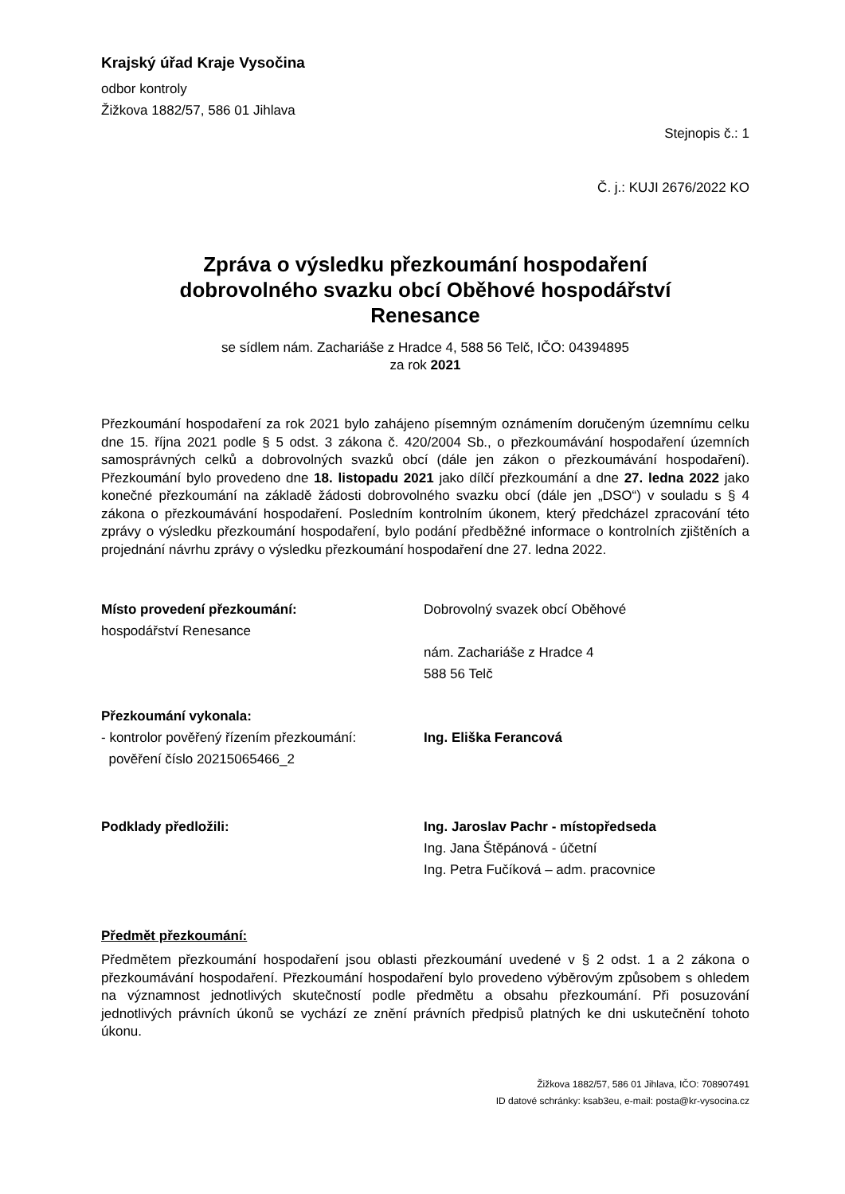Krajský úřad Kraje Vysočina
odbor kontroly
Žižkova 1882/57, 586 01 Jihlava
Stejnopis č.: 1
Č. j.: KUJI 2676/2022 KO
Zpráva o výsledku přezkoumání hospodaření
dobrovolného svazku obcí Oběhové hospodářství
Renesance
se sídlem nám. Zachariáše z Hradce 4, 588 56 Telč, IČO: 04394895
za rok 2021
Přezkoumání hospodaření za rok 2021 bylo zahájeno písemným oznámením doručeným územnímu celku dne 15. října 2021 podle § 5 odst. 3 zákona č. 420/2004 Sb., o přezkoumávání hospodaření územních samosprávných celků a dobrovolných svazků obcí (dále jen zákon o přezkoumávání hospodaření). Přezkoumání bylo provedeno dne 18. listopadu 2021 jako dílčí přezkoumání a dne 27. ledna 2022 jako konečné přezkoumání na základě žádosti dobrovolného svazku obcí (dále jen „DSO“) v souladu s § 4 zákona o přezkoumávání hospodaření. Posledním kontrolním úkonem, který předcházel zpracování této zprávy o výsledku přezkoumání hospodaření, bylo podání předběžné informace o kontrolních zjištěních a projednání návrhu zprávy o výsledku přezkoumání hospodaření dne 27. ledna 2022.
Místo provedení přezkoumání:
hospodářství Renesance
Dobrovolný svazek obcí Oběhové
nám. Zachariáše z Hradce 4
588 56 Telč
Přezkoumání vykonala:
- kontrolor pověřený řízením přezkoumání:
pověření číslo 20215065466_2
Ing. Eliška Ferancová
Podklady předložili: Ing. Jaroslav Pachr - místopředseda
Ing. Jana Štěpánová - účetní
Ing. Petra Fučíková – adm. pracovnice
Předmět přezkoumání:
Předmětem přezkoumání hospodaření jsou oblasti přezkoumání uvedené v § 2 odst. 1 a 2 zákona o přezkoumávání hospodaření. Přezkoumání hospodaření bylo provedeno výběrovým způsobem s ohledem na významnost jednotlivých skutečností podle předmětu a obsahu přezkoumání. Při posuzování jednotlivých právních úkonů se vychází ze znění právních předpisů platných ke dni uskutečnění tohoto úkonu.
Žižkova 1882/57, 586 01 Jihlava, IČO: 708907491
ID datové schránky: ksab3eu, e-mail: posta@kr-vysocina.cz